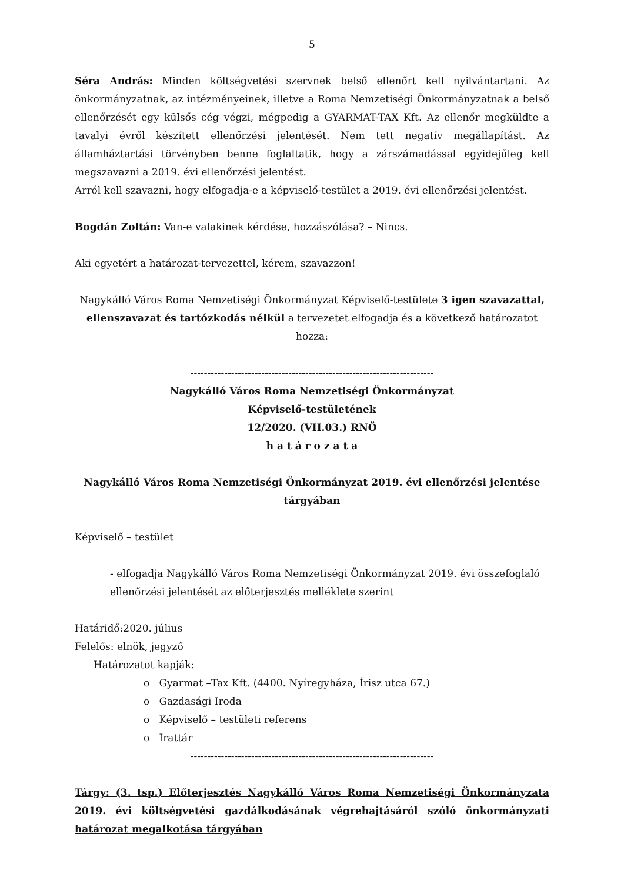5
Séra András: Minden költségvetési szervnek belső ellenőrt kell nyilvántartani. Az önkormányzatnak, az intézményeinek, illetve a Roma Nemzetiségi Önkormányzatnak a belső ellenőrzését egy külsős cég végzi, mégpedig a GYARMAT-TAX Kft. Az ellenőr megküldte a tavalyi évről készített ellenőrzési jelentését. Nem tett negatív megállapítást. Az államháztartási törvényben benne foglaltatik, hogy a zárszámadással egyidejűleg kell megszavazni a 2019. évi ellenőrzési jelentést.
Arról kell szavazni, hogy elfogadja-e a képviselő-testület a 2019. évi ellenőrzési jelentést.
Bogdán Zoltán: Van-e valakinek kérdése, hozzászólása? – Nincs.
Aki egyetért a határozat-tervezettel, kérem, szavazzon!
Nagykálló Város Roma Nemzetiségi Önkormányzat Képviselő-testülete 3 igen szavazattal, ellenszavazat és tartózkodás nélkül a tervezetet elfogadja és a következő határozatot hozza:
------------------------------------------------------------------------
Nagykálló Város Roma Nemzetiségi Önkormányzat
Képviselő-testületének
12/2020. (VII.03.) RNÖ
h a t á r o z a t a
Nagykálló Város Roma Nemzetiségi Önkormányzat 2019. évi ellenőrzési jelentése tárgyában
Képviselő – testület
- elfogadja Nagykálló Város Roma Nemzetiségi Önkormányzat 2019. évi összefoglaló ellenőrzési jelentését az előterjesztés melléklete szerint
Határidő:2020. július
Felelős: elnök, jegyző
Határozatot kapják:
o Gyarmat –Tax Kft. (4400. Nyíregyháza, Írisz utca 67.)
o Gazdasági Iroda
o Képviselő – testületi referens
o Irattár
------------------------------------------------------------------------
Tárgy: (3. tsp.) Előterjesztés Nagykálló Város Roma Nemzetiségi Önkormányzata 2019. évi költségvetési gazdálkodásának végrehajtásáról szóló önkormányzati határozat megalkotása tárgyában